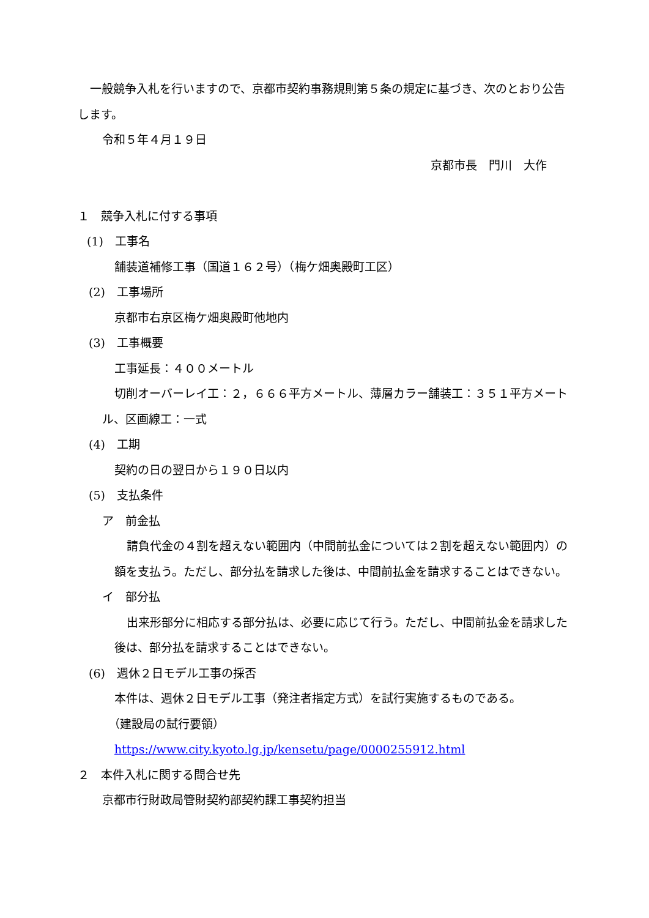一般競争入札を行いますので、京都市契約事務規則第５条の規定に基づき、次のとおり公告します。
令和５年４月１９日
京都市長　門川　大作
１　競争入札に付する事項
(1)　工事名
舗装道補修工事（国道１６２号）（梅ケ畑奥殿町工区）
(2)　工事場所
京都市右京区梅ケ畑奥殿町他地内
(3)　工事概要
工事延長：４００メートル
切削オーバーレイ工：２，６６６平方メートル、薄層カラー舗装工：３５１平方メートル、区画線工：一式
(4)　工期
契約の日の翌日から１９０日以内
(5)　支払条件
ア　前金払
請負代金の４割を超えない範囲内（中間前払金については２割を超えない範囲内）の額を支払う。ただし、部分払を請求した後は、中間前払金を請求することはできない。
イ　部分払
出来形部分に相応する部分払は、必要に応じて行う。ただし、中間前払金を請求した後は、部分払を請求することはできない。
(6)　週休２日モデル工事の採否
本件は、週休２日モデル工事（発注者指定方式）を試行実施するものである。
（建設局の試行要領）
https://www.city.kyoto.lg.jp/kensetu/page/0000255912.html
２　本件入札に関する問合せ先
京都市行財政局管財契約部契約課工事契約担当